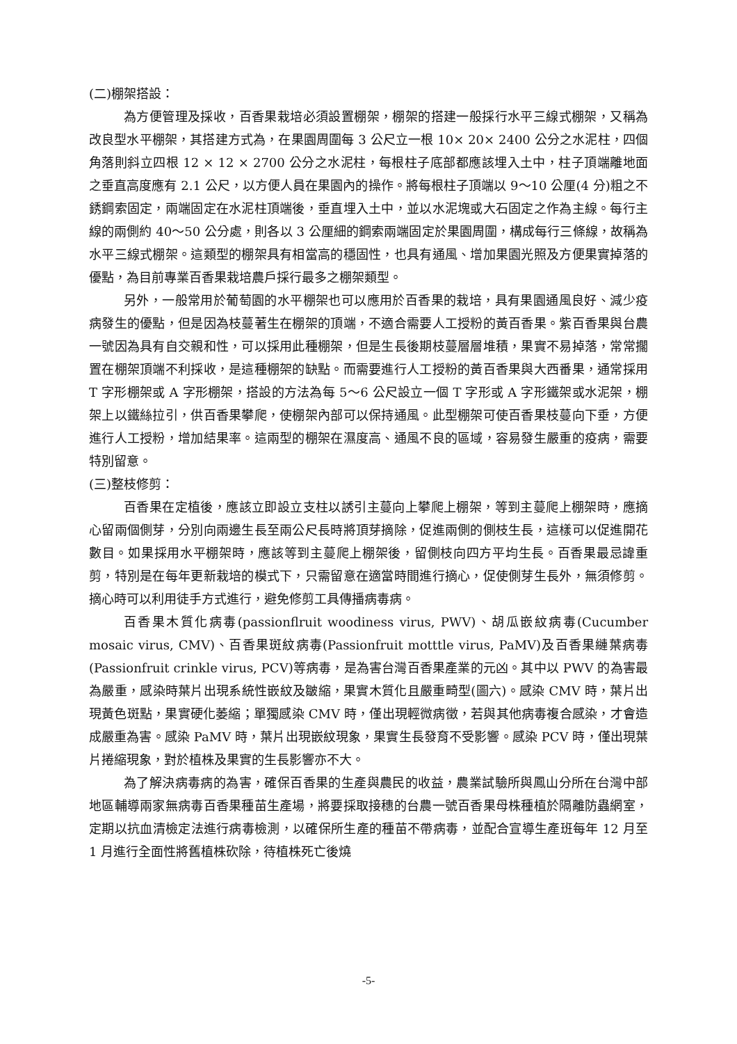(二)棚架搭設：
為方便管理及採收，百香果栽培必須設置棚架，棚架的搭建一般採行水平三線式棚架，又稱為改良型水平棚架，其搭建方式為，在果園周圍每 3 公尺立一根 10× 20× 2400 公分之水泥柱，四個角落則斜立四根 12 × 12 × 2700 公分之水泥柱，每根柱子底部都應該埋入土中，柱子頂端離地面之垂直高度應有 2.1 公尺，以方便人員在果園內的操作。將每根柱子頂端以 9～10 公厘(4 分)粗之不銹鋼索固定，兩端固定在水泥柱頂端後，垂直埋入土中，並以水泥塊或大石固定之作為主線。每行主線的兩側約 40～50 公分處，則各以 3 公厘細的鋼索兩端固定於果園周圍，構成每行三條線，故稱為水平三線式棚架。這類型的棚架具有相當高的穩固性，也具有通風、增加果園光照及方便果實掉落的優點，為目前專業百香果栽培農戶採行最多之棚架類型。
另外，一般常用於葡萄園的水平棚架也可以應用於百香果的栽培，具有果園通風良好、減少疫病發生的優點，但是因為枝蔓著生在棚架的頂端，不適合需要人工授粉的黃百香果。紫百香果與台農一號因為具有自交親和性，可以採用此種棚架，但是生長後期枝蔓層層堆積，果實不易掉落，常常擱置在棚架頂端不利採收，是這種棚架的缺點。而需要進行人工授粉的黃百香果與大西番果，通常採用 T 字形棚架或 A 字形棚架，搭設的方法為每 5～6 公尺設立一個 T 字形或 A 字形鐵架或水泥架，棚架上以鐵絲拉引，供百香果攀爬，使棚架內部可以保持通風。此型棚架可使百香果枝蔓向下垂，方便進行人工授粉，增加結果率。這兩型的棚架在濕度高、通風不良的區域，容易發生嚴重的疫病，需要特別留意。
(三)整枝修剪：
百香果在定植後，應該立即設立支柱以誘引主蔓向上攀爬上棚架，等到主蔓爬上棚架時，應摘心留兩個側芽，分別向兩邊生長至兩公尺長時將頂芽摘除，促進兩側的側枝生長，這樣可以促進開花數目。如果採用水平棚架時，應該等到主蔓爬上棚架後，留側枝向四方平均生長。百香果最忌諱重剪，特別是在每年更新栽培的模式下，只需留意在適當時間進行摘心，促使側芽生長外，無須修剪。摘心時可以利用徒手方式進行，避免修剪工具傳播病毒病。
百香果木質化病毒(passionflruit woodiness virus, PWV)、胡瓜嵌紋病毒(Cucumber mosaic virus, CMV)、百香果斑紋病毒(Passionfruit motttle virus, PaMV)及百香果縺葉病毒(Passionfruit crinkle virus, PCV)等病毒，是為害台灣百香果產業的元凶。其中以 PWV 的為害最為嚴重，感染時葉片出現系統性嵌紋及皺縮，果實木質化且嚴重畸型(圖六)。感染 CMV 時，葉片出現黃色斑點，果實硬化萎縮；單獨感染 CMV 時，僅出現輕微病徵，若與其他病毒複合感染，才會造成嚴重為害。感染 PaMV 時，葉片出現嵌紋現象，果實生長發育不受影響。感染 PCV 時，僅出現葉片捲縮現象，對於植株及果實的生長影響亦不大。
為了解決病毒病的為害，確保百香果的生產與農民的收益，農業試驗所與鳳山分所在台灣中部地區輔導兩家無病毒百香果種苗生產場，將要採取接穗的台農一號百香果母株種植於隔離防蟲網室，定期以抗血清檢定法進行病毒檢測，以確保所生產的種苗不帶病毒，並配合宣導生產班每年 12 月至 1 月進行全面性將舊植株砍除，待植株死亡後燒
-5-